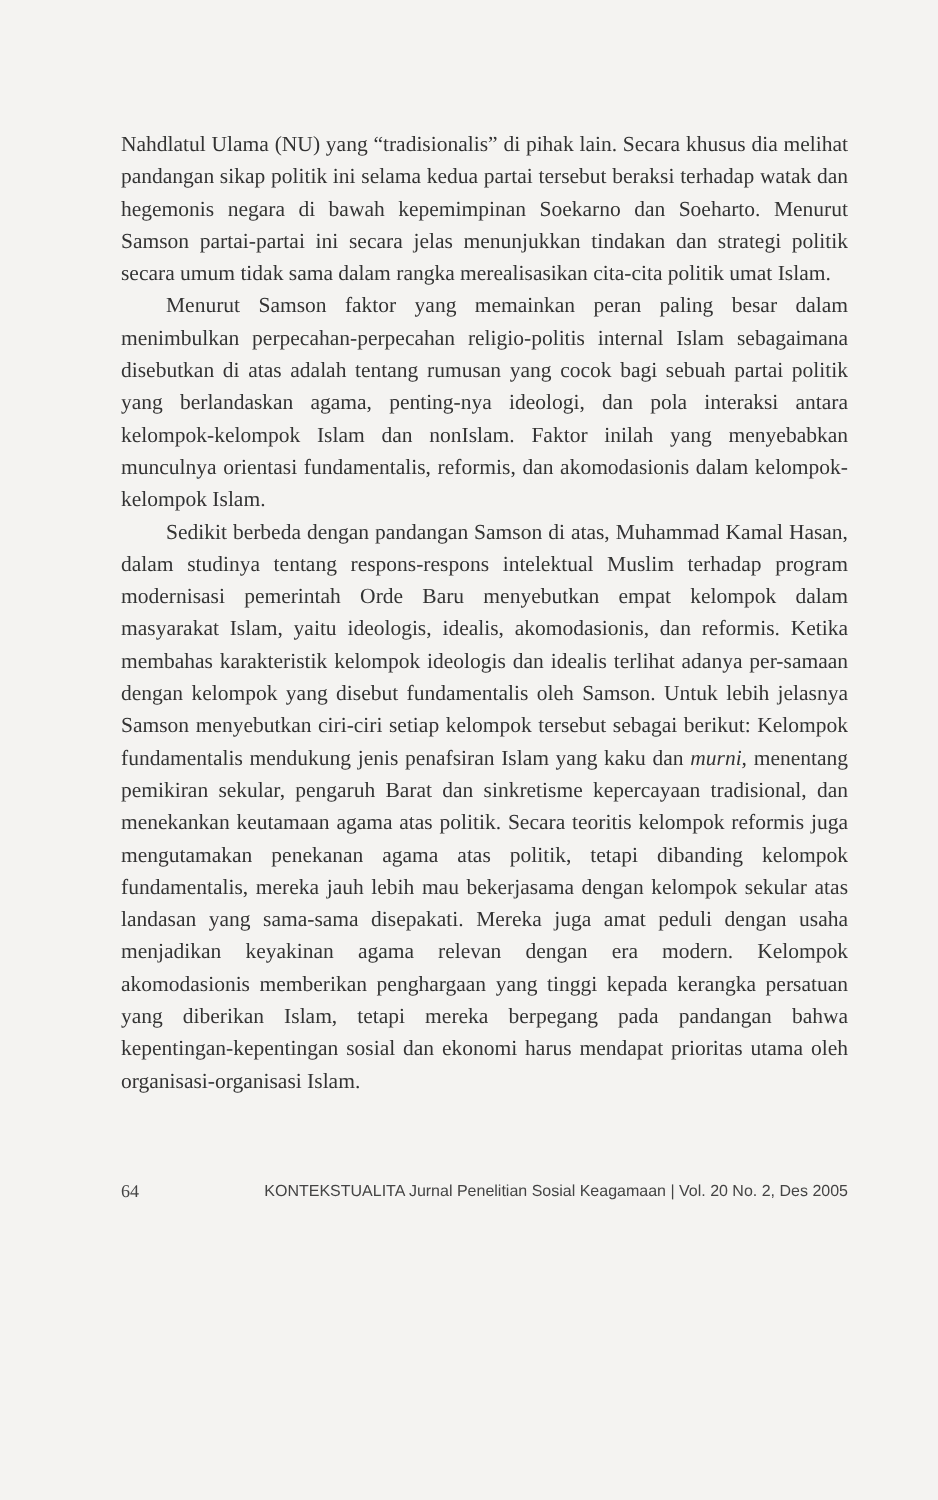Nahdlatul Ulama (NU) yang “tradisionalis” di pihak lain. Secara khusus dia melihat pandangan sikap politik ini selama kedua partai tersebut beraksi terhadap watak dan hegemonis negara di bawah kepemimpinan Soekarno dan Soeharto. Menurut Samson partai-partai ini secara jelas menunjukkan tindakan dan strategi politik secara umum tidak sama dalam rangka merealisasikan cita-cita politik umat Islam.
Menurut Samson faktor yang memainkan peran paling besar dalam menimbulkan perpecahan-perpecahan religio-politis internal Islam sebagaimana disebutkan di atas adalah tentang rumusan yang cocok bagi sebuah partai politik yang berlandaskan agama, penting-nya ideologi, dan pola interaksi antara kelompok-kelompok Islam dan nonIslam. Faktor inilah yang menyebabkan munculnya orientasi fundamentalis, reformis, dan akomodasionis dalam kelompok-kelompok Islam.
Sedikit berbeda dengan pandangan Samson di atas, Muhammad Kamal Hasan, dalam studinya tentang respons-respons intelektual Muslim terhadap program modernisasi pemerintah Orde Baru menyebutkan empat kelompok dalam masyarakat Islam, yaitu ideologis, idealis, akomodasionis, dan reformis. Ketika membahas karakteristik kelompok ideologis dan idealis terlihat adanya per-samaan dengan kelompok yang disebut fundamentalis oleh Samson. Untuk lebih jelasnya Samson menyebutkan ciri-ciri setiap kelompok tersebut sebagai berikut: Kelompok fundamentalis mendukung jenis penafsiran Islam yang kaku dan murni, menentang pemikiran sekular, pengaruh Barat dan sinkretisme kepercayaan tradisional, dan menekankan keutamaan agama atas politik. Secara teoritis kelompok reformis juga mengutamakan penekanan agama atas politik, tetapi dibanding kelompok fundamentalis, mereka jauh lebih mau bekerjasama dengan kelompok sekular atas landasan yang sama-sama disepakati. Mereka juga amat peduli dengan usaha menjadikan keyakinan agama relevan dengan era modern. Kelompok akomodasionis memberikan penghargaan yang tinggi kepada kerangka persatuan yang diberikan Islam, tetapi mereka berpegang pada pandangan bahwa kepentingan-kepentingan sosial dan ekonomi harus mendapat prioritas utama oleh organisasi-organisasi Islam.
64 KONTEKSTUALITA Jurnal Penelitian Sosial Keagamaan | Vol. 20 No. 2, Des 2005